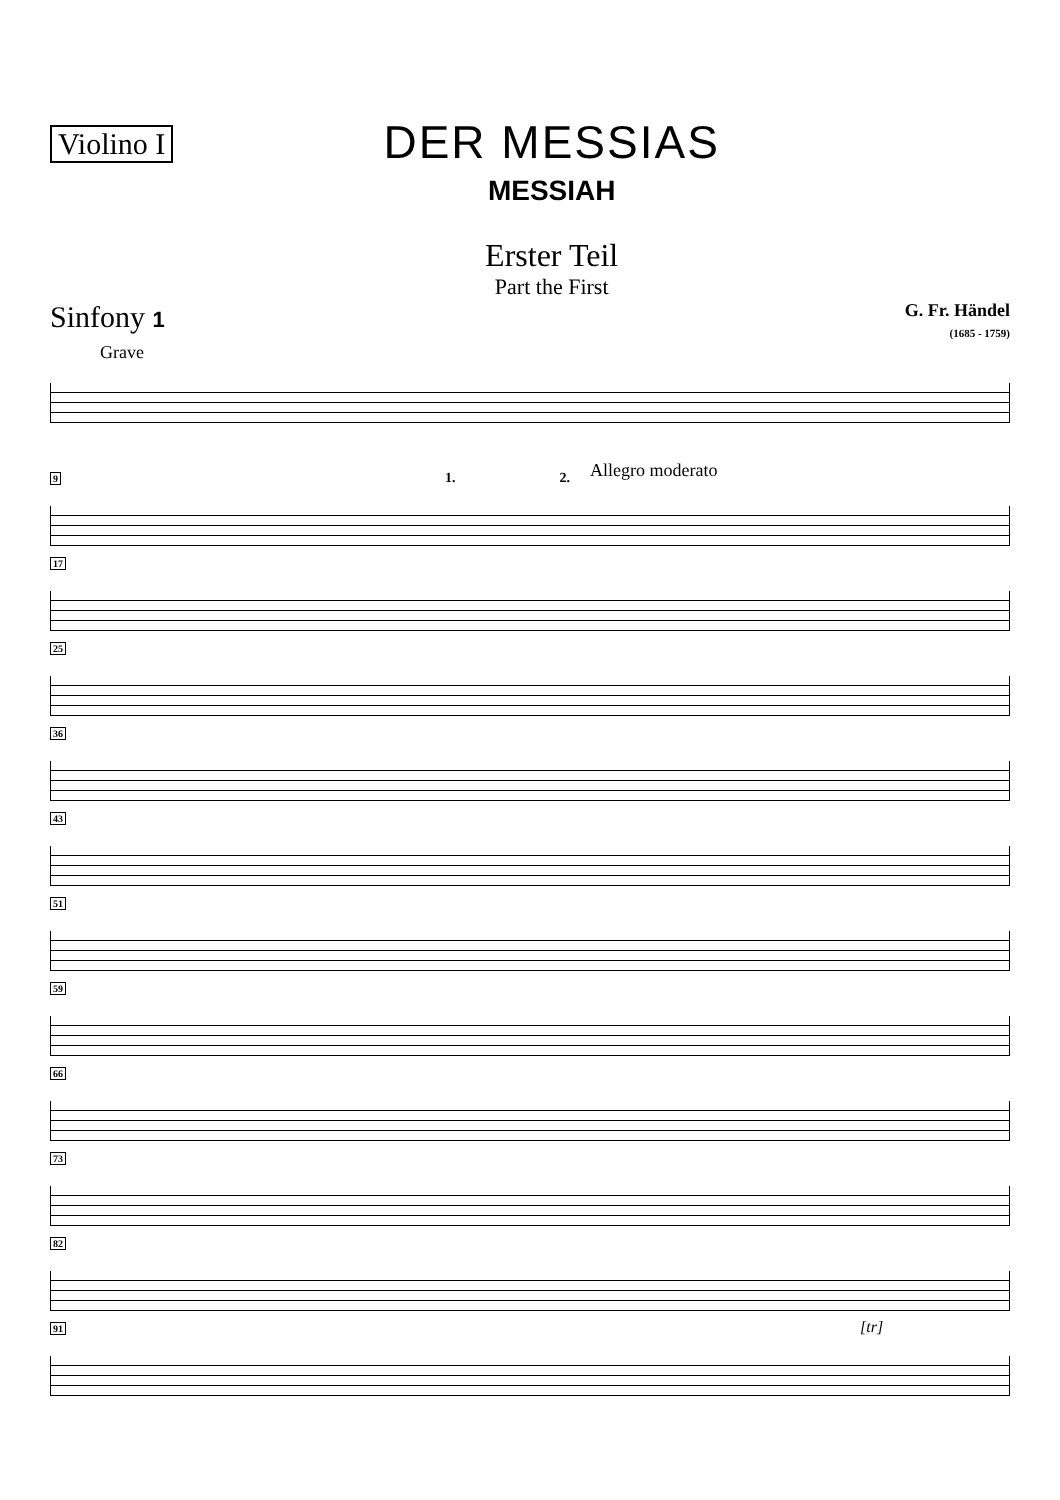Violino I
DER MESSIAS
MESSIAH
Erster Teil
Part the First
Sinfony 1
G. Fr. Händel
(1685 - 1759)
Grave
9 1. 2. Allegro moderato
17
25
36
43
51
59
66
73
82
91 [tr]